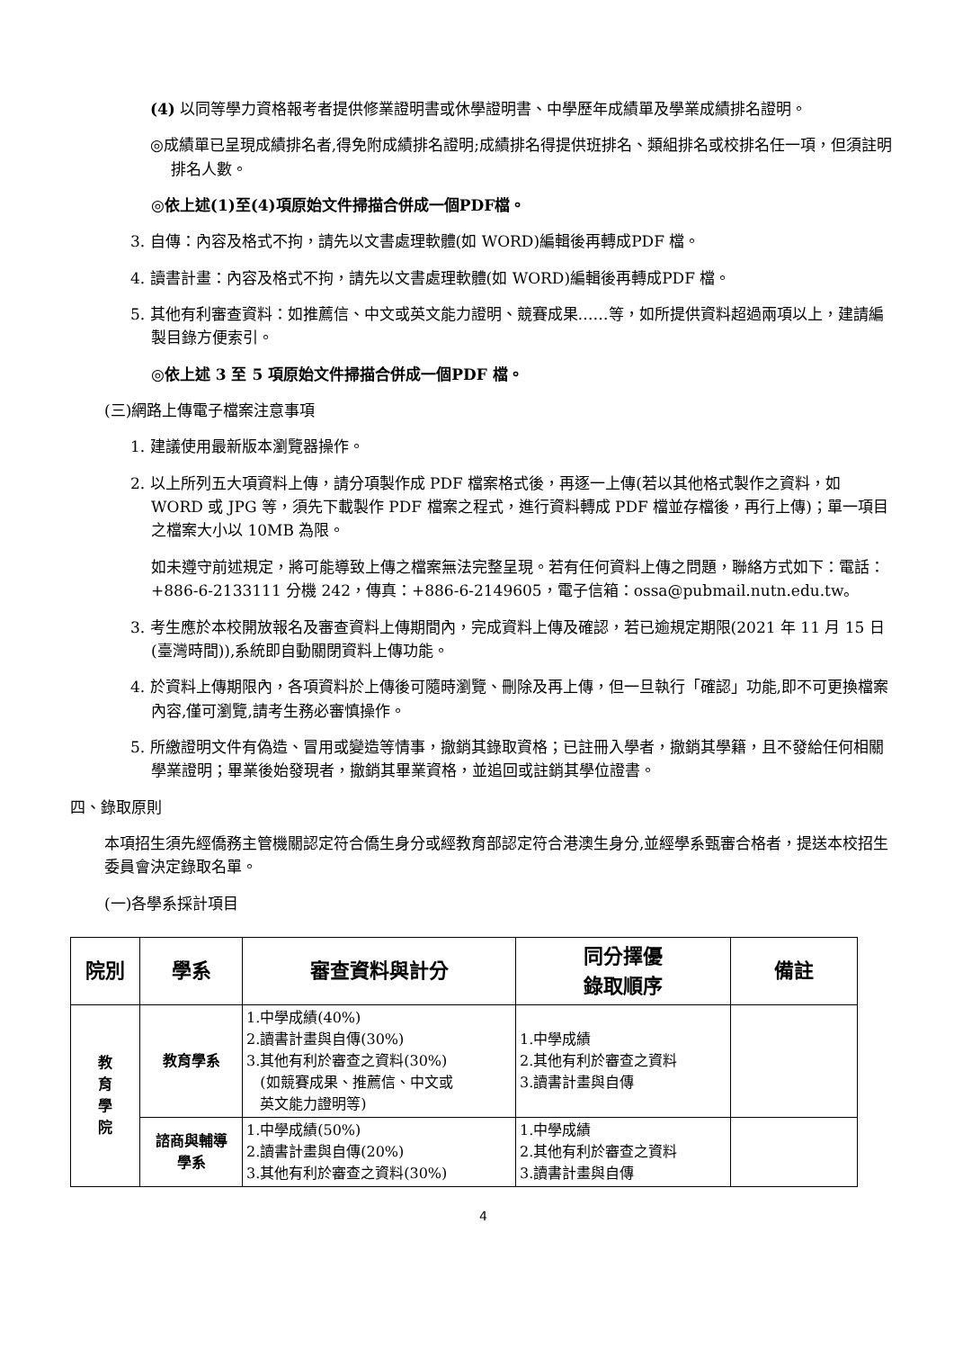(4) 以同等學力資格報考者提供修業證明書或休學證明書、中學歷年成績單及學業成績排名證明。
◎成績單已呈現成績排名者,得免附成績排名證明;成績排名得提供班排名、類組排名或校排名任一項，但須註明排名人數。
◎依上述(1)至(4)項原始文件掃描合併成一個PDF檔。
3. 自傳：內容及格式不拘，請先以文書處理軟體(如 WORD)編輯後再轉成PDF 檔。
4. 讀書計畫：內容及格式不拘，請先以文書處理軟體(如 WORD)編輯後再轉成PDF 檔。
5. 其他有利審查資料：如推薦信、中文或英文能力證明、競賽成果……等，如所提供資料超過兩項以上，建請編製目錄方便索引。
◎依上述 3 至 5 項原始文件掃描合併成一個PDF 檔。
(三)網路上傳電子檔案注意事項
1. 建議使用最新版本瀏覽器操作。
2. 以上所列五大項資料上傳，請分項製作成 PDF 檔案格式後，再逐一上傳(若以其他格式製作之資料，如 WORD 或 JPG 等，須先下載製作 PDF 檔案之程式，進行資料轉成 PDF 檔並存檔後，再行上傳)；單一項目之檔案大小以 10MB 為限。
如未遵守前述規定，將可能導致上傳之檔案無法完整呈現。若有任何資料上傳之問題，聯絡方式如下：電話：+886-6-2133111 分機 242，傳真：+886-6-2149605，電子信箱：ossa@pubmail.nutn.edu.tw。
3. 考生應於本校開放報名及審查資料上傳期間內，完成資料上傳及確認，若已逾規定期限(2021 年 11 月 15 日(臺灣時間)),系統即自動關閉資料上傳功能。
4. 於資料上傳期限內，各項資料於上傳後可隨時瀏覽、刪除及再上傳，但一旦執行「確認」功能,即不可更換檔案內容,僅可瀏覽,請考生務必審慎操作。
5. 所繳證明文件有偽造、冒用或變造等情事，撤銷其錄取資格；已註冊入學者，撤銷其學籍，且不發給任何相關學業證明；畢業後始發現者，撤銷其畢業資格，並追回或註銷其學位證書。
四、錄取原則
本項招生須先經僑務主管機關認定符合僑生身分或經教育部認定符合港澳生身分,並經學系甄審合格者，提送本校招生委員會決定錄取名單。
(一)各學系採計項目
| 院別 | 學系 | 審查資料與計分 | 同分擇優 錄取順序 | 備註 |
| --- | --- | --- | --- | --- |
| 教 育 學 院 | 教育學系 | 1.中學成績(40%) 2.讀書計畫與自傳(30%) 3.其他有利於審查之資料(30%) (如競賽成果、推薦信、中文或 英文能力證明等) | 1.中學成績 2.其他有利於審查之資料 3.讀書計畫與自傳 | |
| | 諮商與輔導 學系 | 1.中學成績(50%) 2.讀書計畫與自傳(20%) 3.其他有利於審查之資料(30%) | 1.中學成績 2.其他有利於審查之資料 3.讀書計畫與自傳 | |
4